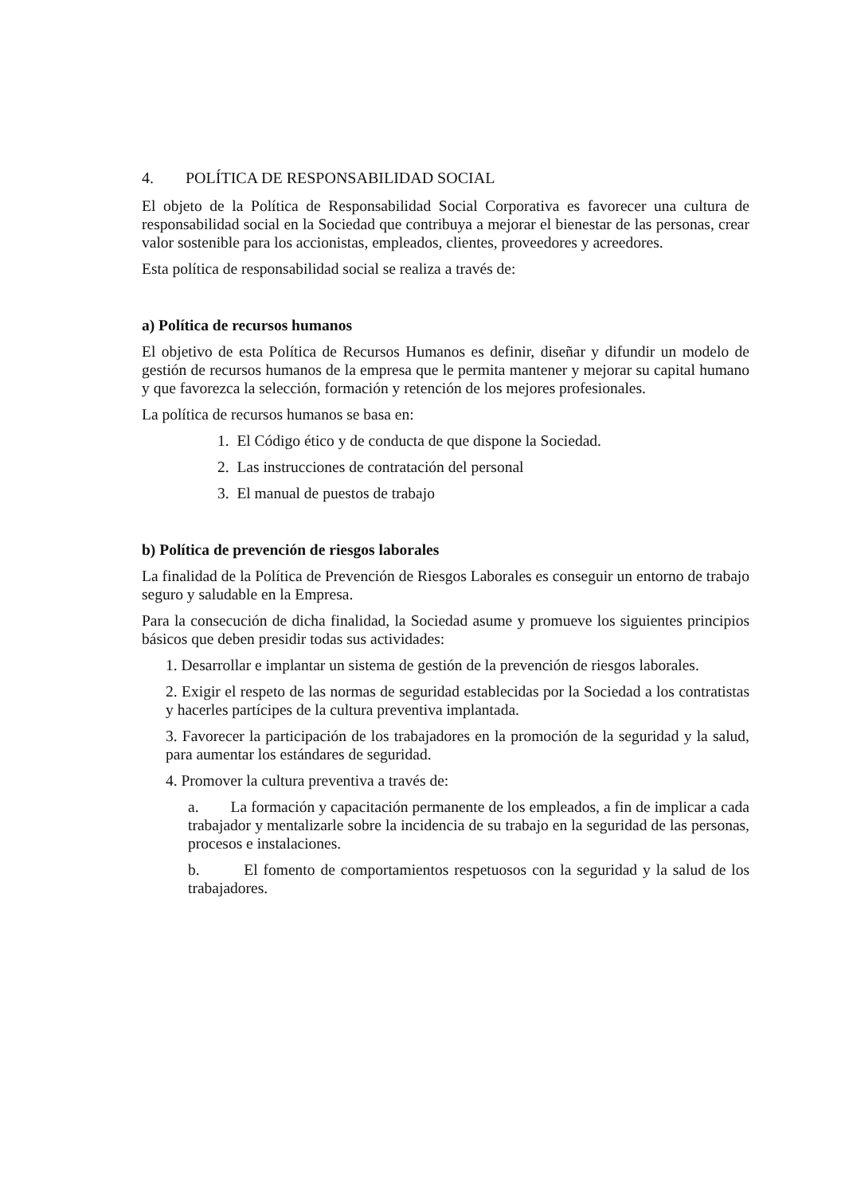4. POLÍTICA DE RESPONSABILIDAD SOCIAL
El objeto de la Política de Responsabilidad Social Corporativa es favorecer una cultura de responsabilidad social en la Sociedad que contribuya a mejorar el bienestar de las personas, crear valor sostenible para los accionistas, empleados, clientes, proveedores y acreedores.
Esta política de responsabilidad social se realiza a través de:
a) Política de recursos humanos
El objetivo de esta Política de Recursos Humanos es definir, diseñar y difundir un modelo de gestión de recursos humanos de la empresa que le permita mantener y mejorar su capital humano y que favorezca la selección, formación y retención de los mejores profesionales.
La política de recursos humanos se basa en:
1. El Código ético y de conducta de que dispone la Sociedad.
2. Las instrucciones de contratación del personal
3. El manual de puestos de trabajo
b) Política de prevención de riesgos laborales
La finalidad de la Política de Prevención de Riesgos Laborales es conseguir un entorno de trabajo seguro y saludable en la Empresa.
Para la consecución de dicha finalidad, la Sociedad asume y promueve los siguientes principios básicos que deben presidir todas sus actividades:
1. Desarrollar e implantar un sistema de gestión de la prevención de riesgos laborales.
2. Exigir el respeto de las normas de seguridad establecidas por la Sociedad a los contratistas y hacerles partícipes de la cultura preventiva implantada.
3. Favorecer la participación de los trabajadores en la promoción de la seguridad y la salud, para aumentar los estándares de seguridad.
4. Promover la cultura preventiva a través de:
a. La formación y capacitación permanente de los empleados, a fin de implicar a cada trabajador y mentalizarle sobre la incidencia de su trabajo en la seguridad de las personas, procesos e instalaciones.
b. El fomento de comportamientos respetuosos con la seguridad y la salud de los trabajadores.